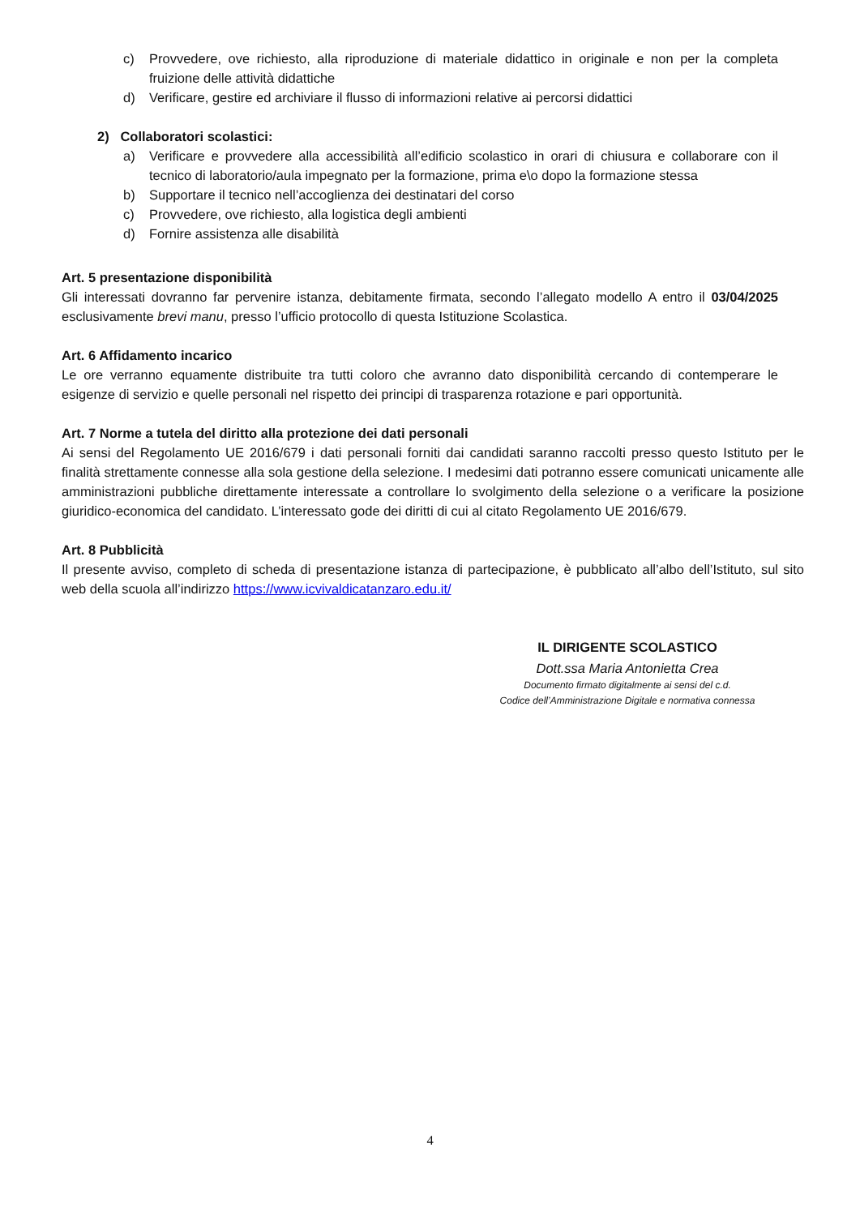c) Provvedere, ove richiesto, alla riproduzione di materiale didattico in originale e non per la completa fruizione delle attività didattiche
d) Verificare, gestire ed archiviare il flusso di informazioni relative ai percorsi didattici
2) Collaboratori scolastici:
a) Verificare e provvedere alla accessibilità all’edificio scolastico in orari di chiusura e collaborare con il tecnico di laboratorio/aula impegnato per la formazione, prima e\o dopo la formazione stessa
b) Supportare il tecnico nell’accoglienza dei destinatari del corso
c) Provvedere, ove richiesto, alla logistica degli ambienti
d) Fornire assistenza alle disabilità
Art. 5 presentazione disponibilità
Gli interessati dovranno far pervenire istanza, debitamente firmata, secondo l’allegato modello A entro il 03/04/2025 esclusivamente brevi manu, presso l’ufficio protocollo di questa Istituzione Scolastica.
Art. 6 Affidamento incarico
Le ore verranno equamente distribuite tra tutti coloro che avranno dato disponibilità cercando di contemperare le esigenze di servizio e quelle personali nel rispetto dei principi di trasparenza rotazione e pari opportunità.
Art. 7 Norme a tutela del diritto alla protezione dei dati personali
Ai sensi del Regolamento UE 2016/679 i dati personali forniti dai candidati saranno raccolti presso questo Istituto per le finalità strettamente connesse alla sola gestione della selezione. I medesimi dati potranno essere comunicati unicamente alle amministrazioni pubbliche direttamente interessate a controllare lo svolgimento della selezione o a verificare la posizione giuridico-economica del candidato. L’interessato gode dei diritti di cui al citato Regolamento UE 2016/679.
Art. 8 Pubblicità
Il presente avviso, completo di scheda di presentazione istanza di partecipazione, è pubblicato all’albo dell’Istituto, sul sito web della scuola all’indirizzo https://www.icvivaldicatanzaro.edu.it/
IL DIRIGENTE SCOLASTICO
Dott.ssa Maria Antonietta Crea
Documento firmato digitalmente ai sensi del c.d.
Codice dell’Amministrazione Digitale e normativa connessa
4